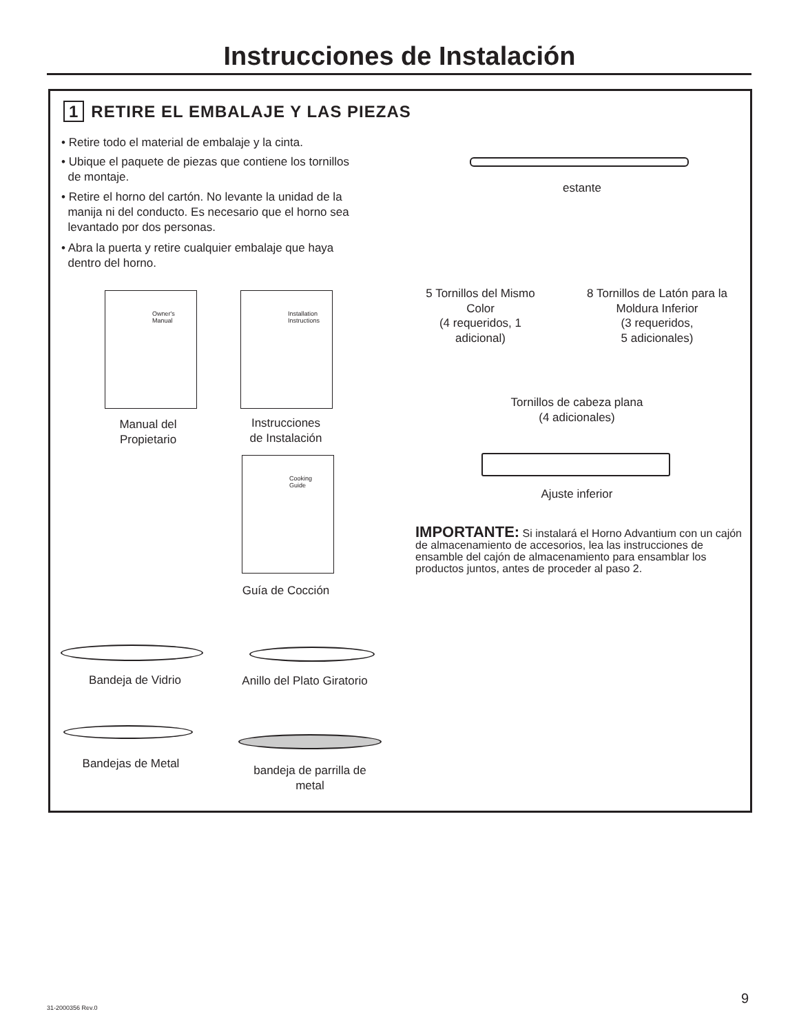Instrucciones de Instalación
1 RETIRE EL EMBALAJE Y LAS PIEZAS
• Retire todo el material de embalaje y la cinta.
• Ubique el paquete de piezas que contiene los tornillos
de montaje.
• Retire el horno del cartón. No levante la unidad de la
manija ni del conducto. Es necesario que el horno sea
levantado por dos personas.
• Abra la puerta y retire cualquier embalaje que haya
dentro del horno.
Owner's
Manual
Installation
Instructions
Manual del
Propietario
Instrucciones
de Instalación
Cooking
Guide
Guía de Cocción
Bandeja de Vidrio
Anillo del Plato Giratorio
Bandejas de Metal
bandeja de parrilla de
metal
estante
5 Tornillos del Mismo
Color
(4 requeridos, 1
adicional)
8 Tornillos de Latón para la
Moldura Inferior
(3 requeridos,
5 adicionales)
Tornillos de cabeza plana
(4 adicionales)
Ajuste inferior
IMPORTANTE: Si instalará el Horno Advantium con un cajón de almacenamiento de accesorios, lea las instrucciones de ensamble del cajón de almacenamiento para ensamblar los productos juntos, antes de proceder al paso 2.
31-2000356 Rev.0
9